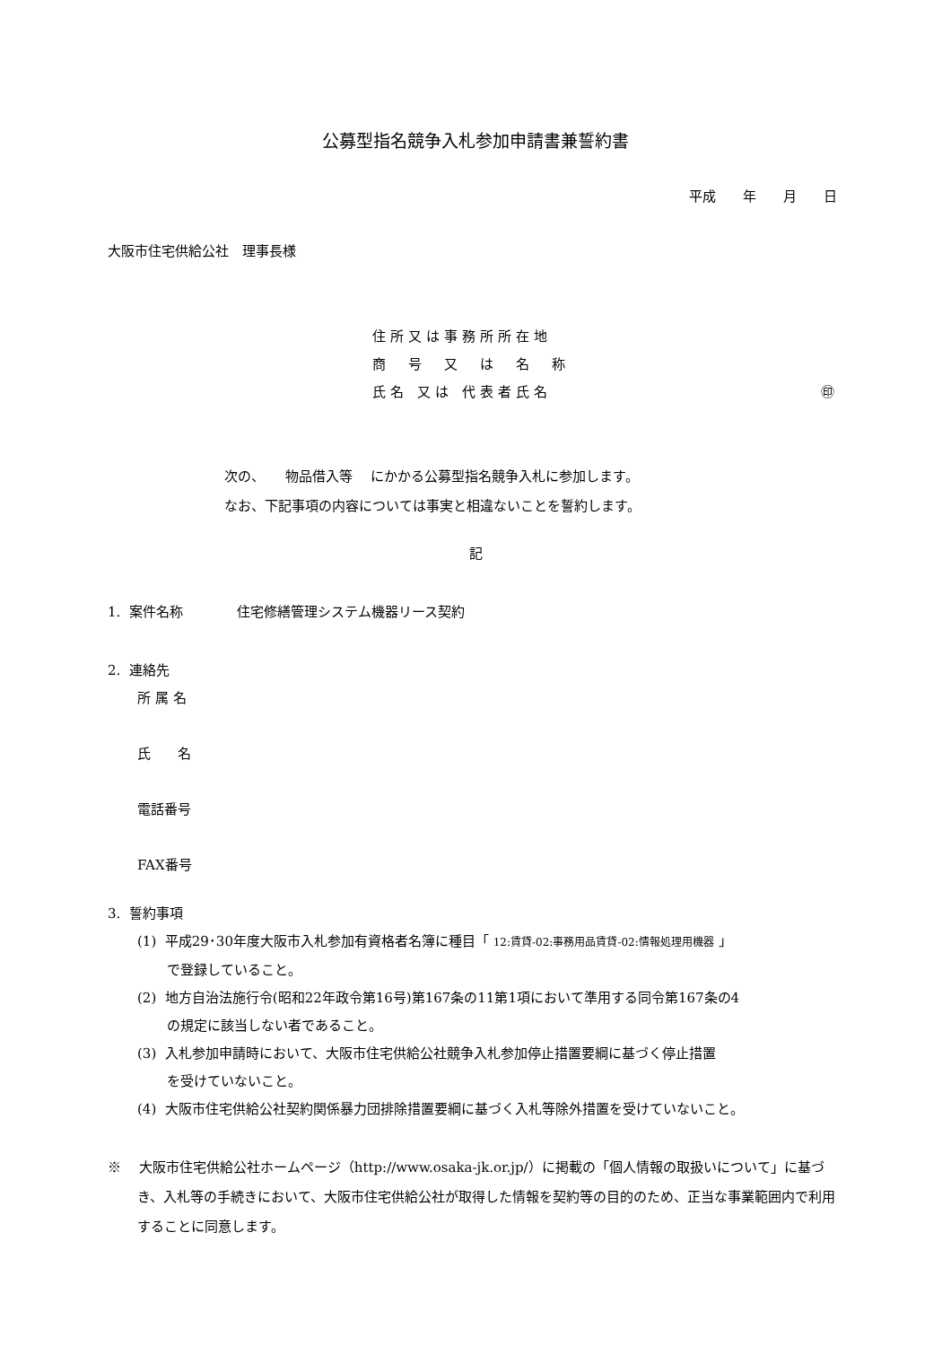公募型指名競争入札参加申請書兼誓約書
平成　　年　　月　　日
大阪市住宅供給公社　理事長様
住所又は事務所所在地
商　号　又　は　名　称
氏名 又は 代表者氏名 ㊞
次の、　　物品借入等　 にかかる公募型指名競争入札に参加します。
なお、下記事項の内容については事実と相違ないことを誓約します。
記
1. 案件名称　　　　住宅修繕管理システム機器リース契約
2. 連絡先
所 属 名
氏　　名
電話番号
FAX番号
3. 誓約事項
(1) 平成29･30年度大阪市入札参加有資格者名簿に種目「 12:賃貸-02:事務用品賃貸-02:情報処理用機器 」
で登録していること。
(2) 地方自治法施行令(昭和22年政令第16号)第167条の11第1項において準用する同令第167条の4
の規定に該当しない者であること。
(3) 入札参加申請時において、大阪市住宅供給公社競争入札参加停止措置要綱に基づく停止措置
を受けていないこと。
(4) 大阪市住宅供給公社契約関係暴力団排除措置要綱に基づく入札等除外措置を受けていないこと。
※　 大阪市住宅供給公社ホームページ（http://www.osaka-jk.or.jp/）に掲載の「個人情報の取扱いについて」に基づき、入札等の手続きにおいて、大阪市住宅供給公社が取得した情報を契約等の目的のため、正当な事業範囲内で利用することに同意します。